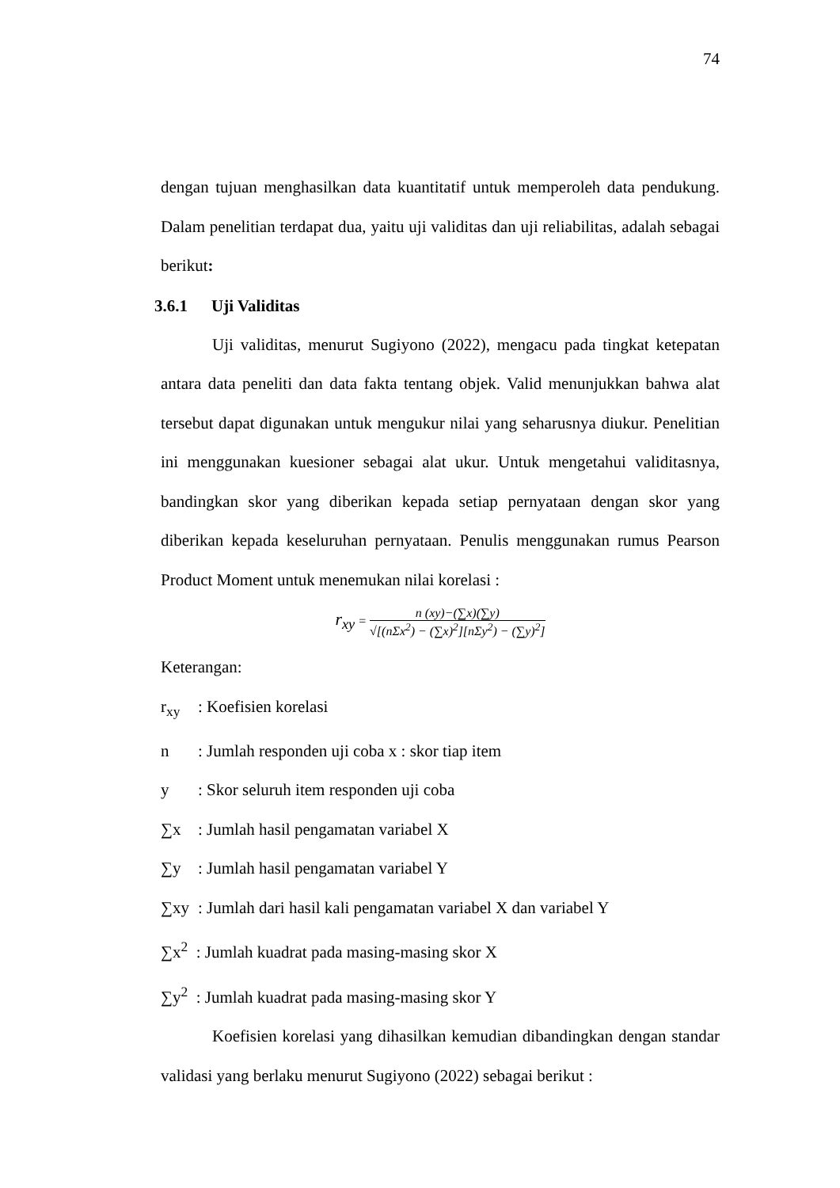74
dengan tujuan menghasilkan data kuantitatif untuk memperoleh data pendukung. Dalam penelitian terdapat dua, yaitu uji validitas dan uji reliabilitas, adalah sebagai berikut:
3.6.1 Uji Validitas
Uji validitas, menurut Sugiyono (2022), mengacu pada tingkat ketepatan antara data peneliti dan data fakta tentang objek. Valid menunjukkan bahwa alat tersebut dapat digunakan untuk mengukur nilai yang seharusnya diukur. Penelitian ini menggunakan kuesioner sebagai alat ukur. Untuk mengetahui validitasnya, bandingkan skor yang diberikan kepada setiap pernyataan dengan skor yang diberikan kepada keseluruhan pernyataan. Penulis menggunakan rumus Pearson Product Moment untuk menemukan nilai korelasi :
r<sub>xy</sub> =
n (xy)−(∑x)(∑y)
√[(nΣx<sup>2</sup>) − (∑x)<sup>2</sup>][nΣy<sup>2</sup>) − (∑y)<sup>2</sup>]
Keterangan:
r<sub>xy</sub>: Koefisien korelasi
n: Jumlah responden uji coba x : skor tiap item
y: Skor seluruh item responden uji coba
∑x: Jumlah hasil pengamatan variabel X
∑y: Jumlah hasil pengamatan variabel Y
∑xy: Jumlah dari hasil kali pengamatan variabel X dan variabel Y
∑x<sup>2</sup> : Jumlah kuadrat pada masing-masing skor X
∑y<sup>2</sup> : Jumlah kuadrat pada masing-masing skor Y
Koefisien korelasi yang dihasilkan kemudian dibandingkan dengan standar validasi yang berlaku menurut Sugiyono (2022) sebagai berikut :